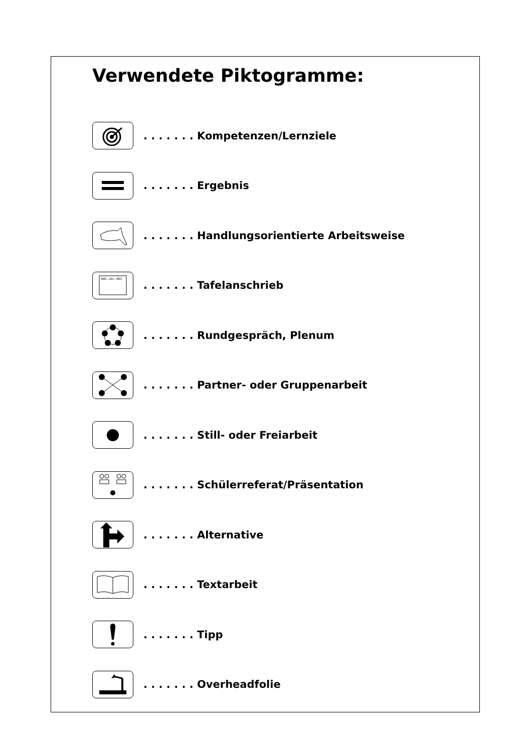Verwendete Piktogramme:
. . . . . . . Kompetenzen/Lernziele
. . . . . . . Ergebnis
. . . . . . . Handlungsorientierte Arbeitsweise
ABC, abc, ABC
. . . . . . . Tafelanschrieb
. . . . . . . Rundgespräch, Plenum
. . . . . . . Partner- oder Gruppenarbeit
. . . . . . . Still- oder Freiarbeit
. . . . . . . Schülerreferat/Präsentation
. . . . . . . Alternative
. . . . . . . Textarbeit
. . . . . . . Tipp
. . . . . . . Overheadfolie